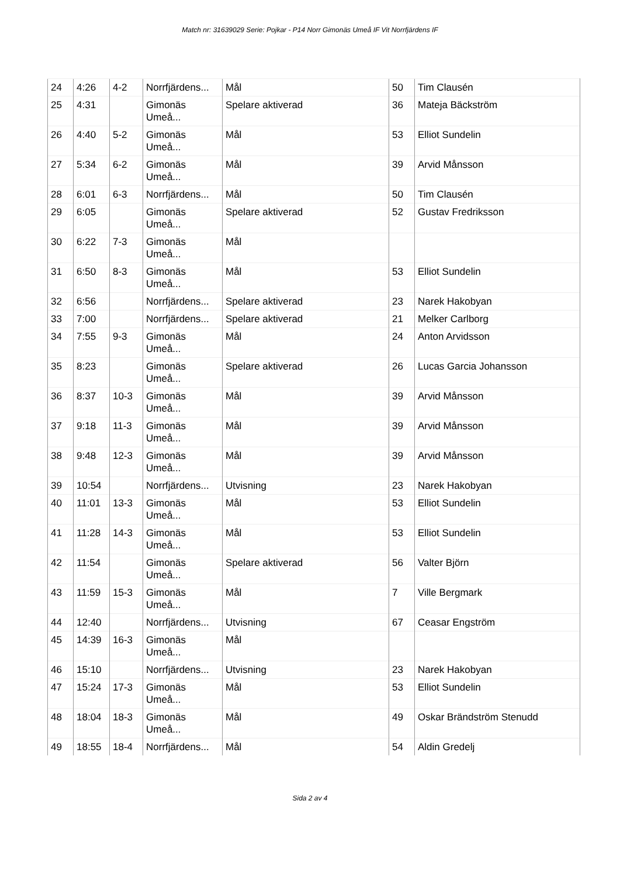Match nr: 31639029 Serie: Pojkar - P14 Norr Gimonäs Umeå IF Vit Norrfjärdens IF
| 24 | 4:26 | 4-2 | Norrfjärdens... | Mål | 50 | Tim Clausén |
| 25 | 4:31 | | Gimonäs Umeå... | Spelare aktiverad | 36 | Mateja Bäckström |
| 26 | 4:40 | 5-2 | Gimonäs Umeå... | Mål | 53 | Elliot Sundelin |
| 27 | 5:34 | 6-2 | Gimonäs Umeå... | Mål | 39 | Arvid Månsson |
| 28 | 6:01 | 6-3 | Norrfjärdens... | Mål | 50 | Tim Clausén |
| 29 | 6:05 | | Gimonäs Umeå... | Spelare aktiverad | 52 | Gustav Fredriksson |
| 30 | 6:22 | 7-3 | Gimonäs Umeå... | Mål | | |
| 31 | 6:50 | 8-3 | Gimonäs Umeå... | Mål | 53 | Elliot Sundelin |
| 32 | 6:56 | | Norrfjärdens... | Spelare aktiverad | 23 | Narek Hakobyan |
| 33 | 7:00 | | Norrfjärdens... | Spelare aktiverad | 21 | Melker Carlborg |
| 34 | 7:55 | 9-3 | Gimonäs Umeå... | Mål | 24 | Anton Arvidsson |
| 35 | 8:23 | | Gimonäs Umeå... | Spelare aktiverad | 26 | Lucas Garcia Johansson |
| 36 | 8:37 | 10-3 | Gimonäs Umeå... | Mål | 39 | Arvid Månsson |
| 37 | 9:18 | 11-3 | Gimonäs Umeå... | Mål | 39 | Arvid Månsson |
| 38 | 9:48 | 12-3 | Gimonäs Umeå... | Mål | 39 | Arvid Månsson |
| 39 | 10:54 | | Norrfjärdens... | Utvisning | 23 | Narek Hakobyan |
| 40 | 11:01 | 13-3 | Gimonäs Umeå... | Mål | 53 | Elliot Sundelin |
| 41 | 11:28 | 14-3 | Gimonäs Umeå... | Mål | 53 | Elliot Sundelin |
| 42 | 11:54 | | Gimonäs Umeå... | Spelare aktiverad | 56 | Valter Björn |
| 43 | 11:59 | 15-3 | Gimonäs Umeå... | Mål | 7 | Ville Bergmark |
| 44 | 12:40 | | Norrfjärdens... | Utvisning | 67 | Ceasar Engström |
| 45 | 14:39 | 16-3 | Gimonäs Umeå... | Mål | | |
| 46 | 15:10 | | Norrfjärdens... | Utvisning | 23 | Narek Hakobyan |
| 47 | 15:24 | 17-3 | Gimonäs Umeå... | Mål | 53 | Elliot Sundelin |
| 48 | 18:04 | 18-3 | Gimonäs Umeå... | Mål | 49 | Oskar Brändström Stenudd |
| 49 | 18:55 | 18-4 | Norrfjärdens... | Mål | 54 | Aldin Gredelj |
Sida 2 av 4